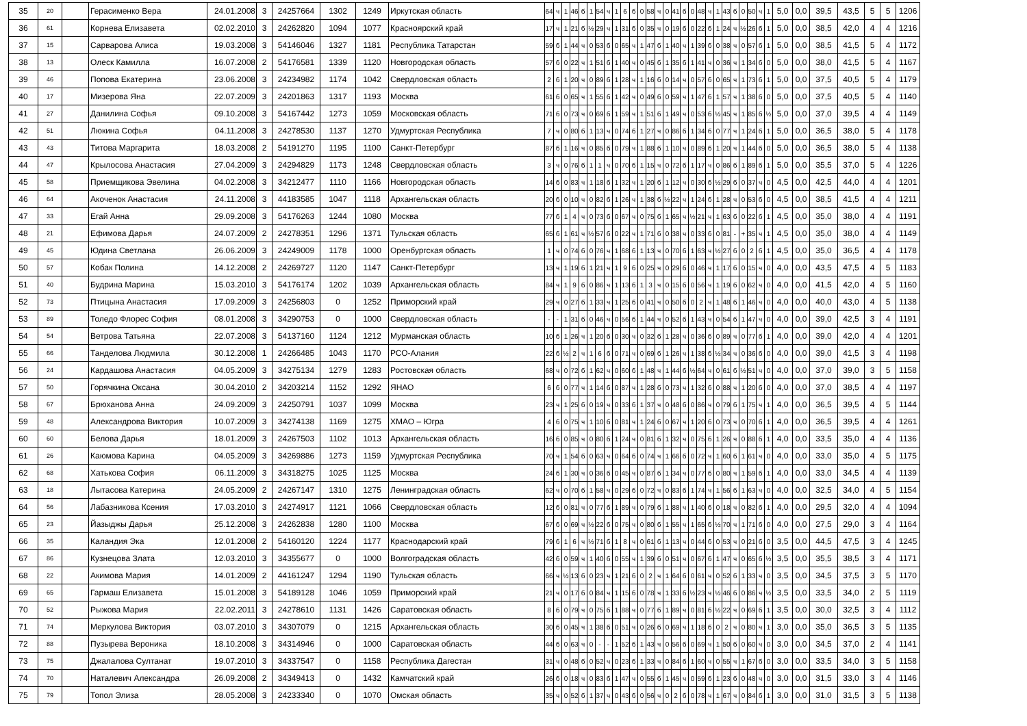| 35 | 20 | | Герасименко Вера | 24.01.2008 | 3 | 24257664 | 1302 | 1249 | Иркутская область | 64 | ч | 1 | 46 | б | 1 | 54 | ч | 1 | 6 | б | 0 | 58 | ч | 0 | 41 | б | 0 | 48 | ч | 1 | 43 | б | 0 | 50 | ч | 1 | 5,0 | 0,0 | 39,5 | 43,5 | 5 | 5 | 1206 |
| 36 | 61 | | Корнева Елизавета | 02.02.2010 | 3 | 24262820 | 1094 | 1077 | Красноярский край | 17 | ч | 1 | 21 | б | ½ | 29 | ч | 1 | 31 | б | 0 | 35 | ч | 0 | 19 | б | 0 | 22 | б | 1 | 24 | ч | ½ | 26 | б | 1 | 5,0 | 0,0 | 38,5 | 42,0 | 4 | 4 | 1216 |
| 37 | 15 | | Сарварова Алиса | 19.03.2008 | 3 | 54146046 | 1327 | 1181 | Республика Татарстан | 59 | б | 1 | 44 | ч | 0 | 53 | б | 0 | 65 | ч | 1 | 47 | б | 1 | 40 | ч | 1 | 39 | б | 0 | 38 | ч | 0 | 57 | б | 1 | 5,0 | 0,0 | 38,5 | 41,5 | 5 | 4 | 1172 |
| 38 | 13 | | Олеск Камилла | 16.07.2008 | 2 | 54176581 | 1339 | 1120 | Новгородская область | 57 | б | 0 | 22 | ч | 1 | 51 | б | 1 | 40 | ч | 0 | 45 | б | 1 | 35 | б | 1 | 41 | ч | 0 | 36 | ч | 1 | 34 | б | 0 | 5,0 | 0,0 | 38,0 | 41,5 | 5 | 4 | 1167 |
| 39 | 46 | | Попова Екатерина | 23.06.2008 | 3 | 24234982 | 1174 | 1042 | Свердловская область | 2 | б | 1 | 20 | ч | 0 | 89 | б | 1 | 28 | ч | 1 | 16 | б | 0 | 14 | ч | 0 | 57 | б | 0 | 65 | ч | 1 | 73 | б | 1 | 5,0 | 0,0 | 37,5 | 40,5 | 5 | 4 | 1179 |
| 40 | 17 | | Мизерова Яна | 22.07.2009 | 3 | 24201863 | 1317 | 1193 | Москва | 61 | б | 0 | 65 | ч | 1 | 55 | б | 1 | 42 | ч | 0 | 49 | б | 0 | 59 | ч | 1 | 47 | б | 1 | 57 | ч | 1 | 38 | б | 0 | 5,0 | 0,0 | 37,5 | 40,5 | 5 | 4 | 1140 |
| 41 | 27 | | Данилина Софья | 09.10.2008 | 3 | 54167442 | 1273 | 1059 | Московская область | 71 | б | 0 | 73 | ч | 0 | 69 | б | 1 | 59 | ч | 1 | 51 | б | 1 | 49 | ч | 0 | 53 | б | ½ | 45 | ч | 1 | 85 | б | ½ | 5,0 | 0,0 | 37,0 | 39,5 | 4 | 4 | 1149 |
| 42 | 51 | | Люкина Софья | 04.11.2008 | 3 | 24278530 | 1137 | 1270 | Удмуртская Республика | 7 | ч | 0 | 80 | б | 1 | 13 | ч | 0 | 74 | б | 1 | 27 | ч | 0 | 86 | б | 1 | 34 | б | 0 | 77 | ч | 1 | 24 | б | 1 | 5,0 | 0,0 | 36,5 | 38,0 | 5 | 4 | 1178 |
| 43 | 43 | | Титова Маргарита | 18.03.2008 | 2 | 54191270 | 1195 | 1100 | Санкт-Петербург | 87 | б | 1 | 16 | ч | 0 | 85 | б | 0 | 79 | ч | 1 | 88 | б | 1 | 10 | ч | 0 | 89 | б | 1 | 20 | ч | 1 | 44 | б | 0 | 5,0 | 0,0 | 36,5 | 38,0 | 5 | 4 | 1138 |
| 44 | 47 | | Крылосова Анастасия | 27.04.2009 | 3 | 24294829 | 1173 | 1248 | Свердловская область | 3 | ч | 0 | 76 | б | 1 | 1 | ч | 0 | 70 | б | 1 | 15 | ч | 0 | 72 | б | 1 | 17 | ч | 0 | 86 | б | 1 | 89 | б | 1 | 5,0 | 0,0 | 35,5 | 37,0 | 5 | 4 | 1226 |
| 45 | 58 | | Приемщикова Эвелина | 04.02.2008 | 3 | 34212477 | 1110 | 1166 | Новгородская область | 14 | б | 0 | 83 | ч | 1 | 18 | б | 1 | 32 | ч | 1 | 20 | б | 1 | 12 | ч | 0 | 30 | б | ½ | 29 | б | 0 | 37 | ч | 0 | 4,5 | 0,0 | 42,5 | 44,0 | 4 | 4 | 1201 |
| 46 | 64 | | Акоченок Анастасия | 24.11.2008 | 3 | 44183585 | 1047 | 1118 | Архангельская область | 20 | б | 0 | 10 | ч | 0 | 82 | б | 1 | 26 | ч | 1 | 38 | б | ½ | 22 | ч | 1 | 24 | б | 1 | 28 | ч | 0 | 53 | б | 0 | 4,5 | 0,0 | 38,5 | 41,5 | 4 | 4 | 1211 |
| 47 | 33 | | Егай Анна | 29.09.2008 | 3 | 54176263 | 1244 | 1080 | Москва | 77 | б | 1 | 4 | ч | 0 | 73 | б | 0 | 67 | ч | 0 | 75 | б | 1 | 65 | ч | ½ | 21 | ч | 1 | 63 | б | 0 | 22 | б | 1 | 4,5 | 0,0 | 35,0 | 38,0 | 4 | 4 | 1191 |
| 48 | 21 | | Ефимова Дарья | 24.07.2009 | 2 | 24278351 | 1296 | 1371 | Тульская область | 65 | б | 1 | 61 | ч | ½ | 57 | б | 0 | 22 | ч | 1 | 71 | б | 0 | 38 | ч | 0 | 33 | б | 0 | 81 | - | + | 35 | ч | 1 | 4,5 | 0,0 | 35,0 | 38,0 | 4 | 4 | 1149 |
| 49 | 45 | | Юдина Светлана | 26.06.2009 | 3 | 24249009 | 1178 | 1000 | Оренбургская область | 1 | ч | 0 | 74 | б | 0 | 76 | ч | 1 | 68 | б | 1 | 13 | ч | 0 | 70 | б | 1 | 63 | ч | ½ | 27 | б | 0 | 2 | б | 1 | 4,5 | 0,0 | 35,0 | 36,5 | 4 | 4 | 1178 |
| 50 | 57 | | Кобак Полина | 14.12.2008 | 2 | 24269727 | 1120 | 1147 | Санкт-Петербург | 13 | ч | 1 | 19 | б | 1 | 21 | ч | 1 | 9 | б | 0 | 25 | ч | 0 | 29 | б | 0 | 46 | ч | 1 | 17 | б | 0 | 15 | ч | 0 | 4,0 | 0,0 | 43,5 | 47,5 | 4 | 5 | 1183 |
| 51 | 40 | | Будрина Марина | 15.03.2010 | 3 | 54176174 | 1202 | 1039 | Архангельская область | 84 | ч | 1 | 9 | б | 0 | 86 | ч | 1 | 13 | б | 1 | 3 | ч | 0 | 15 | б | 0 | 56 | ч | 1 | 19 | б | 0 | 62 | ч | 0 | 4,0 | 0,0 | 41,5 | 42,0 | 4 | 5 | 1160 |
| 52 | 73 | | Птицына Анастасия | 17.09.2009 | 3 | 24256803 | 0 | 1252 | Приморский край | 29 | ч | 0 | 27 | б | 1 | 33 | ч | 1 | 25 | б | 0 | 41 | ч | 0 | 50 | б | 0 | 2 | ч | 1 | 48 | б | 1 | 46 | ч | 0 | 4,0 | 0,0 | 40,0 | 43,0 | 4 | 5 | 1138 |
| 53 | 89 | | Толедо Флорес София | 08.01.2008 | 3 | 34290753 | 0 | 1000 | Свердловская область | - | - | 1 | 31 | б | 0 | 46 | ч | 0 | 56 | б | 1 | 44 | ч | 0 | 52 | б | 1 | 43 | ч | 0 | 54 | б | 1 | 47 | ч | 0 | 4,0 | 0,0 | 39,0 | 42,5 | 3 | 4 | 1191 |
| 54 | 54 | | Ветрова Татьяна | 22.07.2008 | 3 | 54137160 | 1124 | 1212 | Мурманская область | 10 | б | 1 | 26 | ч | 1 | 20 | б | 0 | 30 | ч | 0 | 32 | б | 1 | 28 | ч | 0 | 36 | б | 0 | 89 | ч | 0 | 77 | б | 1 | 4,0 | 0,0 | 39,0 | 42,0 | 4 | 4 | 1201 |
| 55 | 66 | | Танделова Людмила | 30.12.2008 | 1 | 24266485 | 1043 | 1170 | РСО-Алания | 22 | б | ½ | 2 | ч | 1 | 6 | б | 0 | 71 | ч | 0 | 69 | б | 1 | 26 | ч | 1 | 38 | б | ½ | 34 | ч | 0 | 36 | б | 0 | 4,0 | 0,0 | 39,0 | 41,5 | 3 | 4 | 1198 |
| 56 | 24 | | Кардашова Анастасия | 04.05.2009 | 3 | 34275134 | 1279 | 1283 | Ростовская область | 68 | ч | 0 | 72 | б | 1 | 62 | ч | 0 | 60 | б | 1 | 48 | ч | 1 | 44 | б | ½ | 64 | ч | 0 | 61 | б | ½ | 51 | ч | 0 | 4,0 | 0,0 | 37,0 | 39,0 | 3 | 5 | 1158 |
| 57 | 50 | | Горячкина Оксана | 30.04.2010 | 2 | 34203214 | 1152 | 1292 | ЯНАО | 6 | б | 0 | 77 | ч | 1 | 14 | б | 0 | 87 | ч | 1 | 28 | б | 0 | 73 | ч | 1 | 32 | б | 0 | 88 | ч | 1 | 20 | б | 0 | 4,0 | 0,0 | 37,0 | 38,5 | 4 | 4 | 1197 |
| 58 | 67 | | Брюханова Анна | 24.09.2009 | 3 | 24250791 | 1037 | 1099 | Москва | 23 | ч | 1 | 25 | б | 0 | 19 | ч | 0 | 33 | б | 1 | 37 | ч | 0 | 48 | б | 0 | 86 | ч | 0 | 79 | б | 1 | 75 | ч | 1 | 4,0 | 0,0 | 36,5 | 39,5 | 4 | 5 | 1144 |
| 59 | 48 | | Александрова Виктория | 10.07.2009 | 3 | 34274138 | 1169 | 1275 | ХМАО – Югра | 4 | б | 0 | 75 | ч | 1 | 10 | б | 0 | 81 | ч | 1 | 24 | б | 0 | 67 | ч | 1 | 20 | б | 0 | 73 | ч | 0 | 70 | б | 1 | 4,0 | 0,0 | 36,5 | 39,5 | 4 | 4 | 1261 |
| 60 | 60 | | Белова Дарья | 18.01.2009 | 3 | 24267503 | 1102 | 1013 | Архангельская область | 16 | б | 0 | 85 | ч | 0 | 80 | б | 1 | 24 | ч | 0 | 81 | б | 1 | 32 | ч | 0 | 75 | б | 1 | 26 | ч | 0 | 88 | б | 1 | 4,0 | 0,0 | 33,5 | 35,0 | 4 | 4 | 1136 |
| 61 | 26 | | Каюмова Карина | 04.05.2009 | 3 | 34269886 | 1273 | 1159 | Удмуртская Республика | 70 | ч | 1 | 54 | б | 0 | 63 | ч | 0 | 64 | б | 0 | 74 | ч | 1 | 66 | б | 0 | 72 | ч | 1 | 60 | б | 1 | 61 | ч | 0 | 4,0 | 0,0 | 33,0 | 35,0 | 4 | 5 | 1175 |
| 62 | 68 | | Хатькова София | 06.11.2009 | 3 | 34318275 | 1025 | 1125 | Москва | 24 | б | 1 | 30 | ч | 0 | 36 | б | 0 | 45 | ч | 0 | 87 | б | 1 | 34 | ч | 0 | 77 | б | 0 | 80 | ч | 1 | 59 | б | 1 | 4,0 | 0,0 | 33,0 | 34,5 | 4 | 4 | 1139 |
| 63 | 18 | | Лытасова Катерина | 24.05.2009 | 2 | 24267147 | 1310 | 1275 | Ленинградская область | 62 | ч | 0 | 70 | б | 1 | 58 | ч | 0 | 29 | б | 0 | 72 | ч | 0 | 83 | б | 1 | 74 | ч | 1 | 56 | б | 1 | 63 | ч | 0 | 4,0 | 0,0 | 32,5 | 34,0 | 4 | 5 | 1154 |
| 64 | 56 | | Лабазникова Ксения | 17.03.2010 | 3 | 24274917 | 1121 | 1066 | Свердловская область | 12 | б | 0 | 81 | ч | 0 | 77 | б | 1 | 89 | ч | 0 | 79 | б | 1 | 88 | ч | 1 | 40 | б | 0 | 18 | ч | 0 | 82 | б | 1 | 4,0 | 0,0 | 29,5 | 32,0 | 4 | 4 | 1094 |
| 65 | 23 | | Йазыджы Дарья | 25.12.2008 | 3 | 24262838 | 1280 | 1100 | Москва | 67 | б | 0 | 69 | ч | ½ | 22 | б | 0 | 75 | ч | 0 | 80 | б | 1 | 55 | ч | 1 | 65 | б | ½ | 70 | ч | 1 | 71 | б | 0 | 4,0 | 0,0 | 27,5 | 29,0 | 3 | 4 | 1164 |
| 66 | 35 | | Каландия Эка | 12.01.2008 | 2 | 54160120 | 1224 | 1177 | Краснодарский край | 79 | б | 1 | 6 | ч | ½ | 71 | б | 1 | 8 | ч | 0 | 61 | б | 1 | 13 | ч | 0 | 44 | б | 0 | 53 | ч | 0 | 21 | б | 0 | 3,5 | 0,0 | 44,5 | 47,5 | 3 | 4 | 1245 |
| 67 | 86 | | Кузнецова Злата | 12.03.2010 | 3 | 34355677 | 0 | 1000 | Волгоградская область | 42 | б | 0 | 59 | ч | 1 | 40 | б | 0 | 55 | ч | 1 | 39 | б | 0 | 51 | ч | 0 | 67 | б | 1 | 47 | ч | 0 | 65 | б | ½ | 3,5 | 0,0 | 35,5 | 38,5 | 3 | 4 | 1171 |
| 68 | 22 | | Акимова Мария | 14.01.2009 | 2 | 44161247 | 1294 | 1190 | Тульская область | 66 | ч | ½ | 13 | б | 0 | 23 | ч | 1 | 21 | б | 0 | 2 | ч | 1 | 64 | б | 0 | 61 | ч | 0 | 52 | б | 1 | 33 | ч | 0 | 3,5 | 0,0 | 34,5 | 37,5 | 3 | 5 | 1170 |
| 69 | 65 | | Гармаш Елизавета | 15.01.2008 | 3 | 54189128 | 1046 | 1059 | Приморский край | 21 | ч | 0 | 17 | б | 0 | 84 | ч | 1 | 15 | б | 0 | 78 | ч | 1 | 33 | б | ½ | 23 | ч | ½ | 46 | б | 0 | 86 | ч | ½ | 3,5 | 0,0 | 33,5 | 34,0 | 2 | 5 | 1119 |
| 70 | 52 | | Рыжова Мария | 22.02.2011 | 3 | 24278610 | 1131 | 1426 | Саратовская область | 8 | б | 0 | 79 | ч | 0 | 75 | б | 1 | 88 | ч | 0 | 77 | б | 1 | 89 | ч | 0 | 81 | б | ½ | 22 | ч | 0 | 69 | б | 1 | 3,5 | 0,0 | 30,0 | 32,5 | 3 | 4 | 1112 |
| 71 | 74 | | Меркулова Виктория | 03.07.2010 | 3 | 34307079 | 0 | 1215 | Архангельская область | 30 | б | 0 | 45 | ч | 1 | 38 | б | 0 | 51 | ч | 0 | 26 | б | 0 | 69 | ч | 1 | 18 | б | 0 | 2 | ч | 0 | 80 | ч | 1 | 3,0 | 0,0 | 35,0 | 36,5 | 3 | 5 | 1135 |
| 72 | 88 | | Пузырева Вероника | 18.10.2008 | 3 | 34314946 | 0 | 1000 | Саратовская область | 44 | б | 0 | 63 | ч | 0 | - | - | 1 | 52 | б | 1 | 43 | ч | 0 | 56 | б | 0 | 69 | ч | 1 | 50 | б | 0 | 60 | ч | 0 | 3,0 | 0,0 | 34,5 | 37,0 | 2 | 4 | 1141 |
| 73 | 75 | | Джалалова Султанат | 19.07.2010 | 3 | 34337547 | 0 | 1158 | Республика Дагестан | 31 | ч | 0 | 48 | б | 0 | 52 | ч | 0 | 23 | б | 1 | 33 | ч | 0 | 84 | б | 1 | 60 | ч | 0 | 55 | ч | 1 | 67 | б | 0 | 3,0 | 0,0 | 33,5 | 34,0 | 3 | 5 | 1158 |
| 74 | 70 | | Наталевич Александра | 26.09.2008 | 2 | 34349413 | 0 | 1432 | Камчатский край | 26 | б | 0 | 18 | ч | 0 | 83 | б | 1 | 47 | ч | 0 | 55 | б | 1 | 45 | ч | 0 | 59 | б | 1 | 23 | б | 0 | 48 | ч | 0 | 3,0 | 0,0 | 31,5 | 33,0 | 3 | 4 | 1146 |
| 75 | 79 | | Топол Элиза | 28.05.2008 | 3 | 24233340 | 0 | 1070 | Омская область | 35 | ч | 0 | 52 | б | 1 | 37 | ч | 0 | 43 | б | 0 | 56 | ч | 0 | 2 | б | 0 | 78 | ч | 1 | 67 | ч | 0 | 84 | б | 1 | 3,0 | 0,0 | 31,0 | 31,5 | 3 | 5 | 1138 |